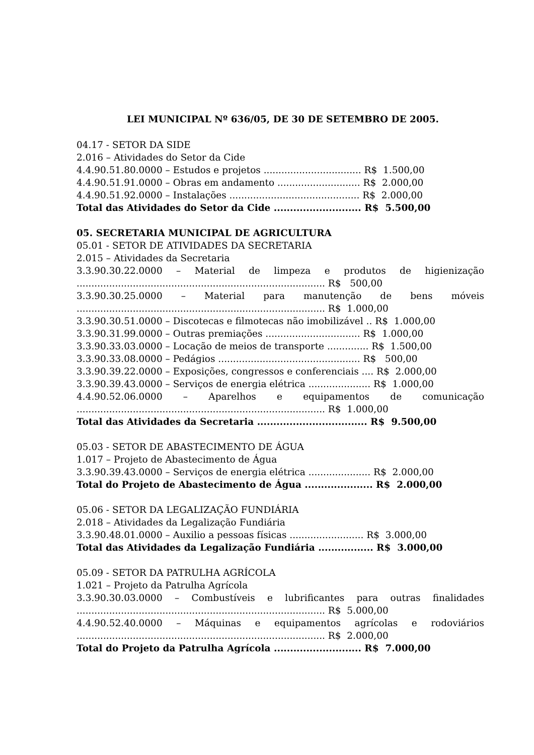LEI MUNICIPAL Nº 636/05, DE 30 DE SETEMBRO DE 2005.
04.17 - SETOR DA SIDE
2.016 – Atividades do Setor da Cide
4.4.90.51.80.0000 – Estudos e projetos ................................. R$ 1.500,00
4.4.90.51.91.0000 – Obras em andamento ............................ R$ 2.000,00
4.4.90.51.92.0000 – Instalações ............................................ R$ 2.000,00
Total das Atividades do Setor da Cide ........................... R$ 5.500,00
05. SECRETARIA MUNICIPAL DE AGRICULTURA
05.01 - SETOR DE ATIVIDADES DA SECRETARIA
2.015 – Atividades da Secretaria
3.3.90.30.22.0000 – Material de limpeza e produtos de higienização
.................................................................................... R$ 500,00
3.3.90.30.25.0000 – Material para manutenção de bens móveis
.................................................................................... R$ 1.000,00
3.3.90.30.51.0000 – Discotecas e filmotecas não imobilizável .. R$ 1.000,00
3.3.90.31.99.0000 – Outras premiações ................................ R$ 1.000,00
3.3.90.33.03.0000 – Locação de meios de transporte .............. R$ 1.500,00
3.3.90.33.08.0000 – Pedágios ................................................ R$ 500,00
3.3.90.39.22.0000 – Exposições, congressos e conferenciais .... R$ 2.000,00
3.3.90.39.43.0000 – Serviços de energia elétrica ..................... R$ 1.000,00
4.4.90.52.06.0000 – Aparelhos e equipamentos de comunicação
.................................................................................... R$ 1.000,00
Total das Atividades da Secretaria .................................. R$ 9.500,00
05.03 - SETOR DE ABASTECIMENTO DE ÁGUA
1.017 – Projeto de Abastecimento de Água
3.3.90.39.43.0000 – Serviços de energia elétrica ..................... R$ 2.000,00
Total do Projeto de Abastecimento de Água ..................... R$ 2.000,00
05.06 - SETOR DA LEGALIZAÇÃO FUNDIÁRIA
2.018 – Atividades da Legalização Fundiária
3.3.90.48.01.0000 – Auxilio a pessoas físicas ......................... R$ 3.000,00
Total das Atividades da Legalização Fundiária ................. R$ 3.000,00
05.09 - SETOR DA PATRULHA AGRÍCOLA
1.021 – Projeto da Patrulha Agrícola
3.3.90.30.03.0000 – Combustíveis e lubrificantes para outras finalidades
.................................................................................... R$ 5.000,00
4.4.90.52.40.0000 – Máquinas e equipamentos agrícolas e rodoviários
.................................................................................... R$ 2.000,00
Total do Projeto da Patrulha Agrícola ........................... R$ 7.000,00